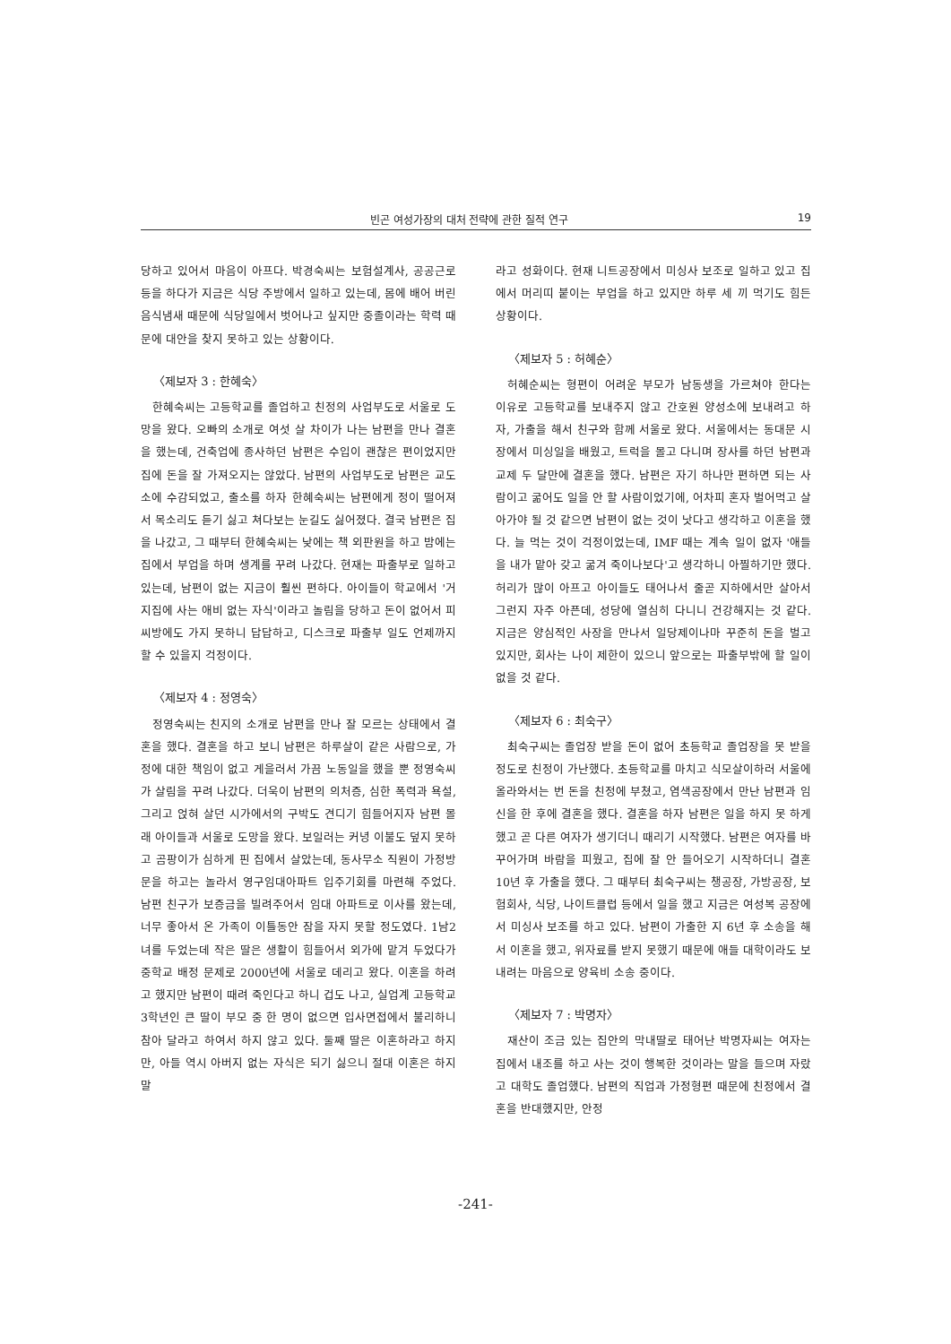빈곤 여성가장의 대처 전략에 관한 질적 연구 19
당하고 있어서 마음이 아프다. 박경숙씨는 보험설계사, 공공근로 등을 하다가 지금은 식당 주방에서 일하고 있는데, 몸에 배어 버린 음식냄새 때문에 식당일에서 벗어나고 싶지만 중졸이라는 학력 때문에 대안을 찾지 못하고 있는 상황이다.
〈제보자 3 : 한혜숙〉
한혜숙씨는 고등학교를 졸업하고 친정의 사업부도로 서울로 도망을 왔다. 오빠의 소개로 여섯 살 차이가 나는 남편을 만나 결혼을 했는데, 건축업에 종사하던 남편은 수입이 괜찮은 편이었지만 집에 돈을 잘 가져오지는 않았다. 남편의 사업부도로 남편은 교도소에 수감되었고, 출소를 하자 한혜숙씨는 남편에게 정이 떨어져서 목소리도 듣기 싫고 쳐다보는 눈길도 싫어졌다. 결국 남편은 집을 나갔고, 그 때부터 한혜숙씨는 낮에는 책 외판원을 하고 밤에는 집에서 부업을 하며 생계를 꾸려 나갔다. 현재는 파출부로 일하고 있는데, 남편이 없는 지금이 훨씬 편하다. 아이들이 학교에서 '거지집에 사는 애비 없는 자식'이라고 놀림을 당하고 돈이 없어서 피씨방에도 가지 못하니 답답하고, 디스크로 파출부 일도 언제까지 할 수 있을지 걱정이다.
〈제보자 4 : 정영숙〉
정영숙씨는 친지의 소개로 남편을 만나 잘 모르는 상태에서 결혼을 했다. 결혼을 하고 보니 남편은 하루살이 같은 사람으로, 가정에 대한 책임이 없고 게을러서 가끔 노동일을 했을 뿐 정영숙씨가 살림을 꾸려 나갔다. 더욱이 남편의 의처증, 심한 폭력과 욕설, 그리고 얹혀 살던 시가에서의 구박도 견디기 힘들어지자 남편 몰래 아이들과 서울로 도망을 왔다. 보일러는 커녕 이불도 덮지 못하고 곰팡이가 심하게 핀 집에서 살았는데, 동사무소 직원이 가정방문을 하고는 놀라서 영구임대아파트 입주기회를 마련해 주었다. 남편 친구가 보증금을 빌려주어서 임대 아파트로 이사를 왔는데, 너무 좋아서 온 가족이 이틀동안 잠을 자지 못할 정도였다. 1남2녀를 두었는데 작은 딸은 생활이 힘들어서 외가에 맡겨 두었다가 중학교 배정 문제로 2000년에 서울로 데리고 왔다. 이혼을 하려고 했지만 남편이 때려 죽인다고 하니 겁도 나고, 실업계 고등학교 3학년인 큰 딸이 부모 중 한 명이 없으면 입사면접에서 불리하니 참아 달라고 하여서 하지 않고 있다. 둘째 딸은 이혼하라고 하지만, 아들 역시 아버지 없는 자식은 되기 싫으니 절대 이혼은 하지 말
라고 성화이다. 현재 니트공장에서 미싱사 보조로 일하고 있고 집에서 머리띠 붙이는 부업을 하고 있지만 하루 세 끼 먹기도 힘든 상황이다.
〈제보자 5 : 허혜순〉
허혜순씨는 형편이 어려운 부모가 남동생을 가르쳐야 한다는 이유로 고등학교를 보내주지 않고 간호원 양성소에 보내려고 하자, 가출을 해서 친구와 함께 서울로 왔다. 서울에서는 동대문 시장에서 미싱일을 배웠고, 트럭을 몰고 다니며 장사를 하던 남편과 교제 두 달만에 결혼을 했다. 남편은 자기 하나만 편하면 되는 사람이고 굶어도 일을 안 할 사람이었기에, 어차피 혼자 벌어먹고 살아가야 될 것 같으면 남편이 없는 것이 낫다고 생각하고 이혼을 했다. 늘 먹는 것이 걱정이었는데, IMF 때는 계속 일이 없자 '애들을 내가 맡아 갖고 굶겨 죽이나보다'고 생각하니 아찔하기만 했다. 허리가 많이 아프고 아이들도 태어나서 줄곧 지하에서만 살아서 그런지 자주 아픈데, 성당에 열심히 다니니 건강해지는 것 같다. 지금은 양심적인 사장을 만나서 일당제이나마 꾸준히 돈을 벌고 있지만, 회사는 나이 제한이 있으니 앞으로는 파출부밖에 할 일이 없을 것 같다.
〈제보자 6 : 최숙구〉
최숙구씨는 졸업장 받을 돈이 없어 초등학교 졸업장을 못 받을 정도로 친정이 가난했다. 초등학교를 마치고 식모살이하러 서울에 올라와서는 번 돈을 친정에 부쳤고, 염색공장에서 만난 남편과 임신을 한 후에 결혼을 했다. 결혼을 하자 남편은 일을 하지 못 하게 했고 곧 다른 여자가 생기더니 때리기 시작했다. 남편은 여자를 바꾸어가며 바람을 피웠고, 집에 잘 안 들어오기 시작하더니 결혼 10년 후 가출을 했다. 그 때부터 최숙구씨는 챙공장, 가방공장, 보험회사, 식당, 나이트클럽 등에서 일을 했고 지금은 여성복 공장에서 미싱사 보조를 하고 있다. 남편이 가출한 지 6년 후 소송을 해서 이혼을 했고, 위자료를 받지 못했기 때문에 애들 대학이라도 보내려는 마음으로 양육비 소송 중이다.
〈제보자 7 : 박명자〉
재산이 조금 있는 집안의 막내딸로 태어난 박명자씨는 여자는 집에서 내조를 하고 사는 것이 행복한 것이라는 말을 들으며 자랐고 대학도 졸업했다. 남편의 직업과 가정형편 때문에 친정에서 결혼을 반대했지만, 안정
-241-